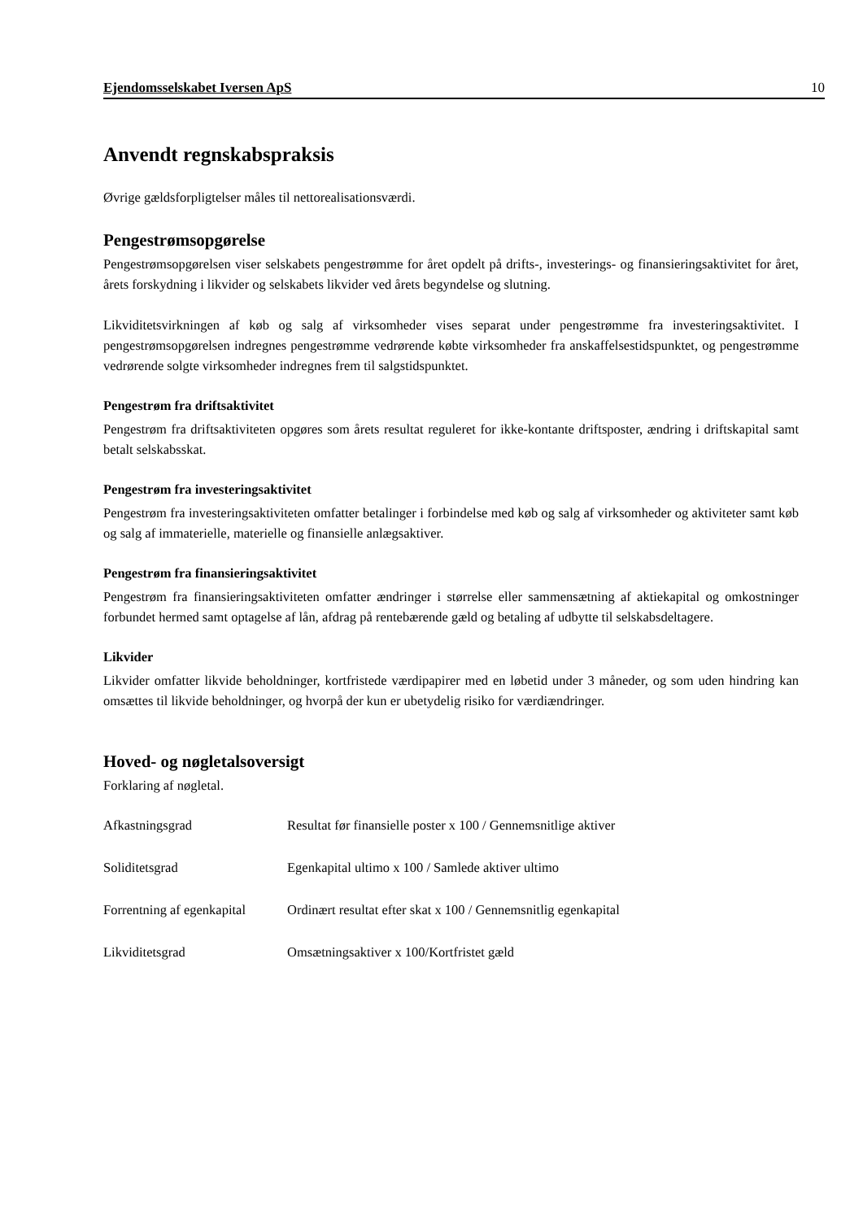Ejendomsselskabet Iversen ApS 10
Anvendt regnskabspraksis
Øvrige gældsforpligtelser måles til nettorealisationsværdi.
Pengestrømsopgørelse
Pengestrømsopgørelsen viser selskabets pengestrømme for året opdelt på drifts-, investerings- og finansieringsaktivitet for året, årets forskydning i likvider og selskabets likvider ved årets begyndelse og slutning.
Likviditetsvirkningen af køb og salg af virksomheder vises separat under pengestrømme fra investeringsaktivitet. I pengestrømsopgørelsen indregnes pengestrømme vedrørende købte virksomheder fra anskaffelsestidspunktet, og pengestrømme vedrørende solgte virksomheder indregnes frem til salgstidspunktet.
Pengestrøm fra driftsaktivitet
Pengestrøm fra driftsaktiviteten opgøres som årets resultat reguleret for ikke-kontante driftsposter, ændring i driftskapital samt betalt selskabsskat.
Pengestrøm fra investeringsaktivitet
Pengestrøm fra investeringsaktiviteten omfatter betalinger i forbindelse med køb og salg af virksomheder og aktiviteter samt køb og salg af immaterielle, materielle og finansielle anlægsaktiver.
Pengestrøm fra finansieringsaktivitet
Pengestrøm fra finansieringsaktiviteten omfatter ændringer i størrelse eller sammensætning af aktiekapital og omkostninger forbundet hermed samt optagelse af lån, afdrag på rentebærende gæld og betaling af udbytte til selskabsdeltagere.
Likvider
Likvider omfatter likvide beholdninger, kortfristede værdipapirer med en løbetid under 3 måneder, og som uden hindring kan omsættes til likvide beholdninger, og hvorpå der kun er ubetydelig risiko for værdiændringer.
Hoved- og nøgletalsoversigt
Forklaring af nøgletal.
| Afkastningsgrad | Resultat før finansielle poster x 100 / Gennemsnitlige aktiver |
| Soliditetsgrad | Egenkapital ultimo x 100 / Samlede aktiver ultimo |
| Forrentning af egenkapital | Ordinært resultat efter skat x 100 / Gennemsnitlig egenkapital |
| Likviditetsgrad | Omsætningsaktiver x 100/Kortfristet gæld |